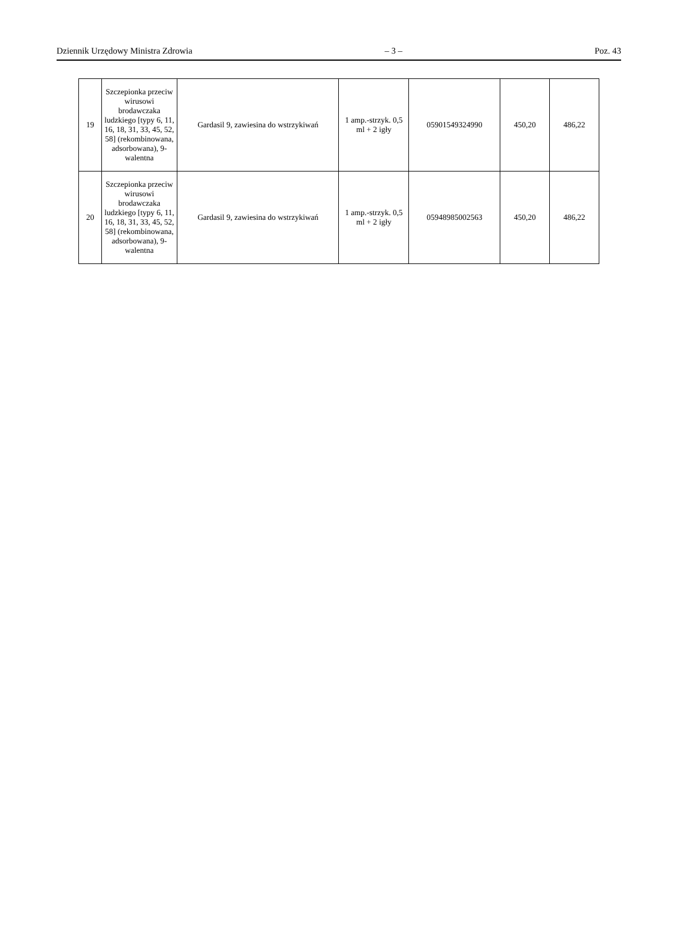Dziennik Urzędowy Ministra Zdrowia – 3 – Poz. 43
| 19 | Szczepionka przeciw wirusowi brodawczaka ludzkiego [typy 6, 11, 16, 18, 31, 33, 45, 52, 58] (rekombinowana, adsorbowana), 9-walentna | Gardasil 9, zawiesina do wstrzykiwań | 1 amp.-strzyk. 0,5 ml + 2 igły | 05901549324990 | 450,20 | 486,22 |
| 20 | Szczepionka przeciw wirusowi brodawczaka ludzkiego [typy 6, 11, 16, 18, 31, 33, 45, 52, 58] (rekombinowana, adsorbowana), 9-walentna | Gardasil 9, zawiesina do wstrzykiwań | 1 amp.-strzyk. 0,5 ml + 2 igły | 05948985002563 | 450,20 | 486,22 |